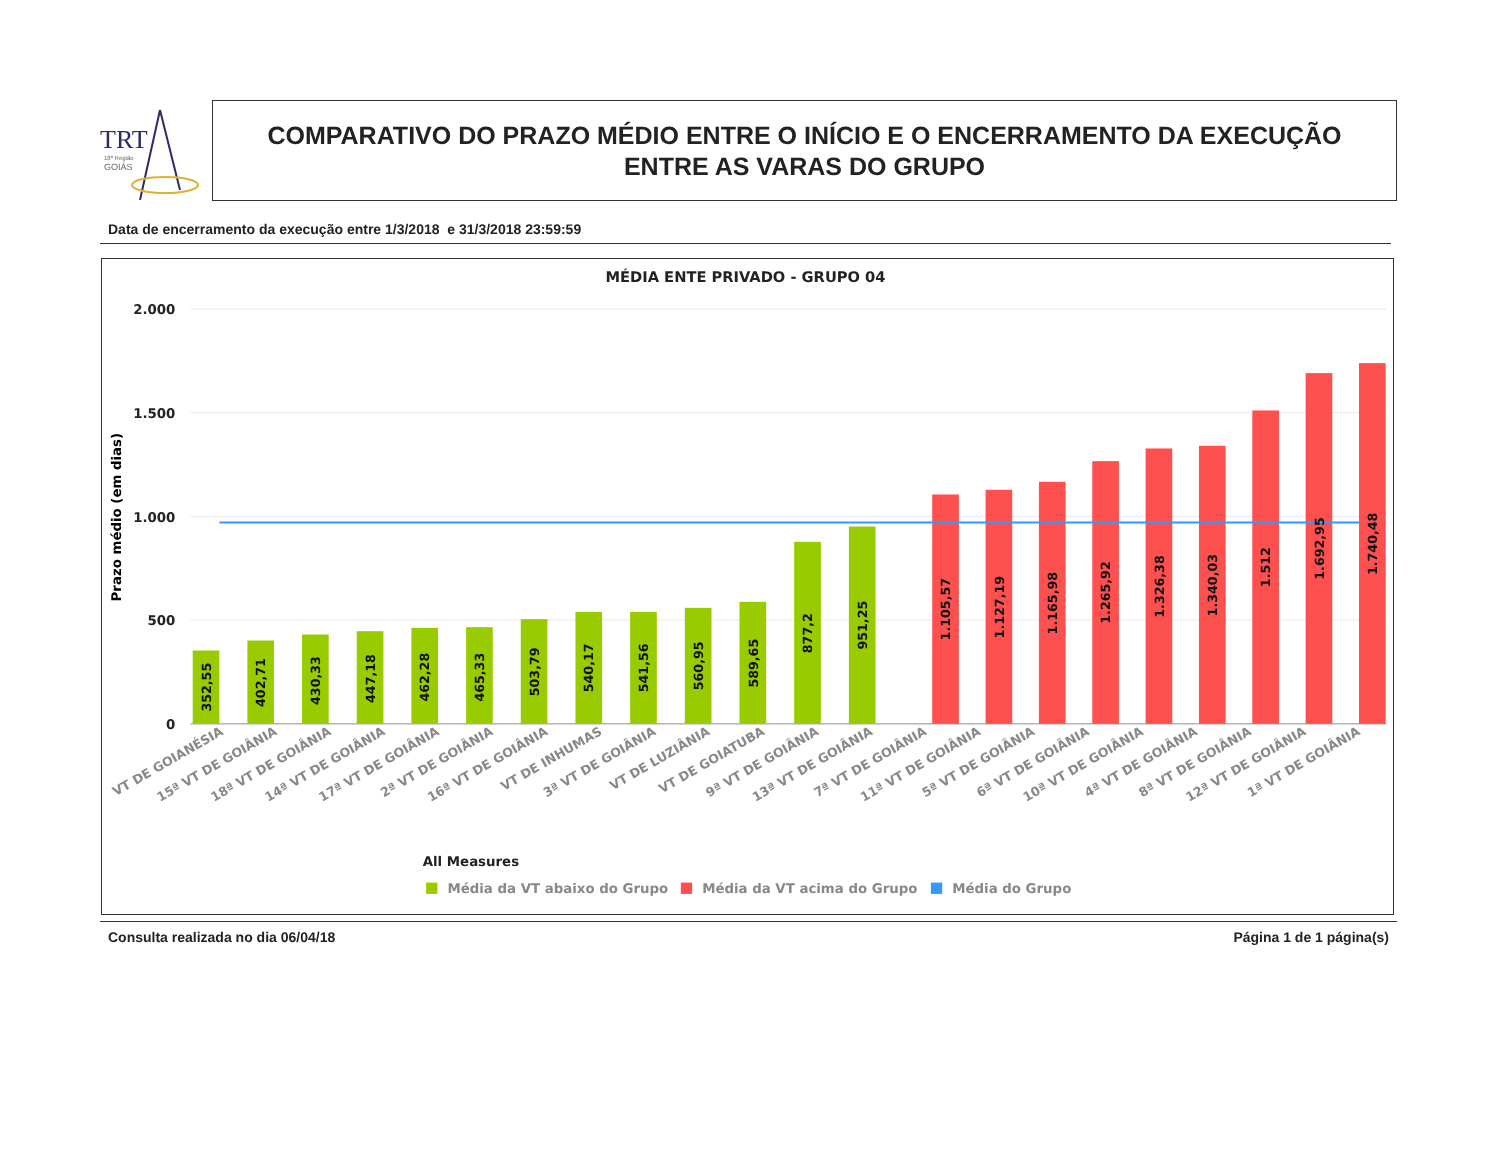TRT
18ª Região
GOIÁS
COMPARATIVO DO PRAZO MÉDIO ENTRE O INÍCIO E O ENCERRAMENTO DA EXECUÇÃO
ENTRE AS VARAS DO GRUPO
Data de encerramento da execução entre 1/3/2018 e 31/3/2018 23:59:59
MÉDIA ENTE PRIVADO - GRUPO 04
2.000
1.500
1.000
500
0
Prazo médio (em dias)
352,55
402,71
430,33
447,18
462,28
465,33
503,79
540,17
541,56
560,95
589,65
877,2
951,25
1.105,57
1.127,19
1.165,98
1.265,92
1.326,38
1.340,03
1.512
1.692,95
1.740,48
VT DE GOIANÉSIA
15ª VT DE GOIÂNIA
18ª VT DE GOIÂNIA
14ª VT DE GOIÂNIA
17ª VT DE GOIÂNIA
2ª VT DE GOIÂNIA
16ª VT DE GOIÂNIA
VT DE INHUMAS
3ª VT DE GOIÂNIA
VT DE LUZIÂNIA
VT DE GOIATUBA
9ª VT DE GOIÂNIA
13ª VT DE GOIÂNIA
7ª VT DE GOIÂNIA
11ª VT DE GOIÂNIA
5ª VT DE GOIÂNIA
6ª VT DE GOIÂNIA
10ª VT DE GOIÂNIA
4ª VT DE GOIÂNIA
8ª VT DE GOIÂNIA
12ª VT DE GOIÂNIA
1ª VT DE GOIÂNIA
All Measures
Média da VT abaixo do Grupo
Média da VT acima do Grupo
Média do Grupo
Consulta realizada no dia 06/04/18 Página 1 de 1 página(s)